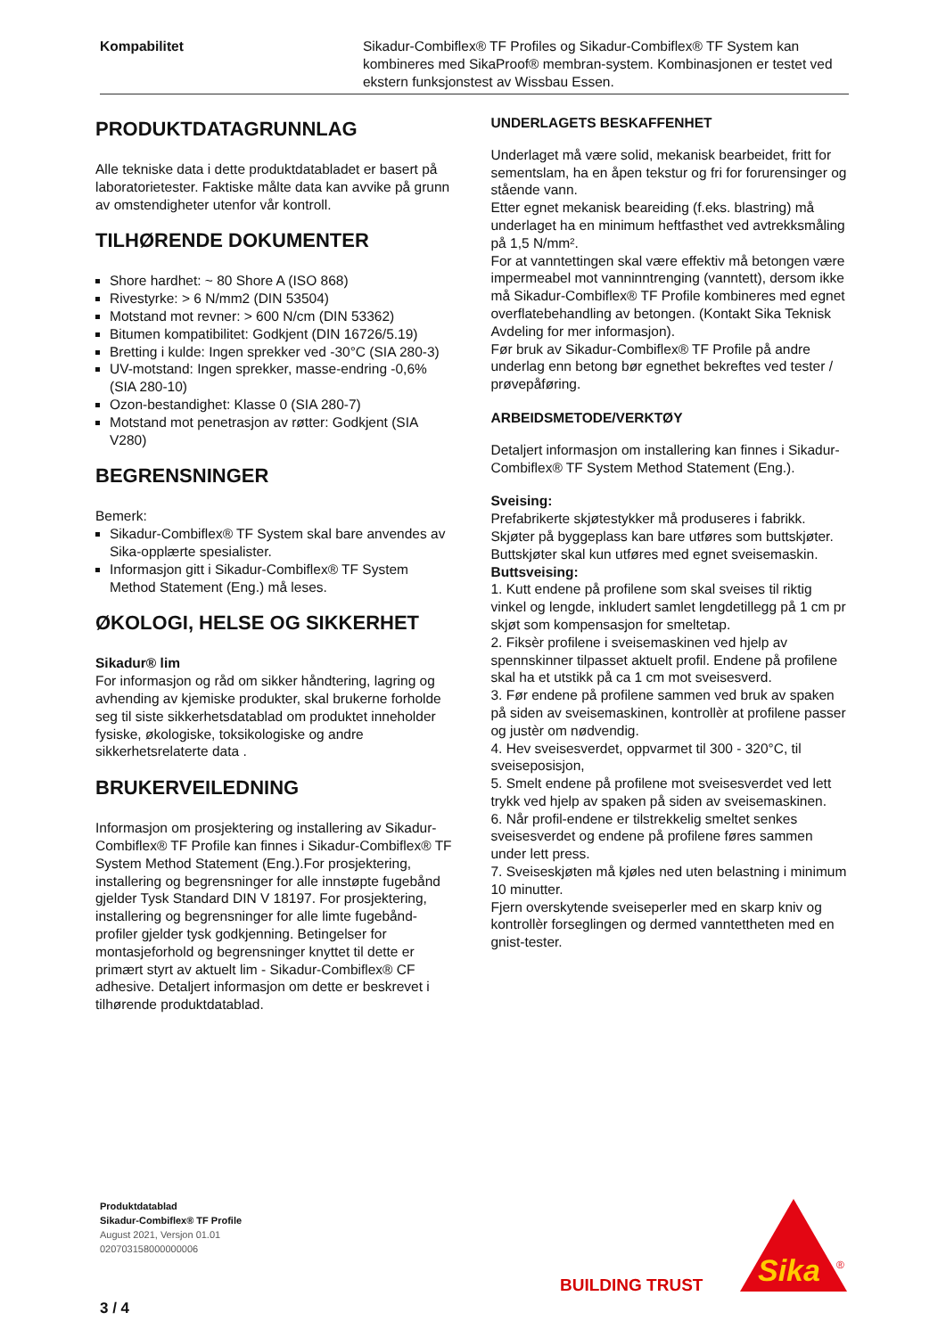Kompabilitet Sikadur-Combiflex® TF Profiles og Sikadur-Combiflex® TF System kan kombineres med SikaProof® membran-system. Kombinasjonen er testet ved ekstern funksjonstest av Wissbau Essen.
PRODUKTDATAGRUNNLAG
Alle tekniske data i dette produktdatabladet er basert på laboratorietester. Faktiske målte data kan avvike på grunn av omstendigheter utenfor vår kontroll.
TILHØRENDE DOKUMENTER
Shore hardhet: ~ 80 Shore A (ISO 868)
Rivestyrke: > 6 N/mm2 (DIN 53504)
Motstand mot revner: > 600 N/cm (DIN 53362)
Bitumen kompatibilitet: Godkjent (DIN 16726/5.19)
Bretting i kulde: Ingen sprekker ved -30°C (SIA 280-3)
UV-motstand: Ingen sprekker, masse-endring -0,6% (SIA 280-10)
Ozon-bestandighet: Klasse 0 (SIA 280-7)
Motstand mot penetrasjon av røtter: Godkjent (SIA V280)
BEGRENSNINGER
Bemerk:
Sikadur-Combiflex® TF System skal bare anvendes av Sika-opplærte spesialister.
Informasjon gitt i Sikadur-Combiflex® TF System Method Statement (Eng.) må leses.
ØKOLOGI, HELSE OG SIKKERHET
Sikadur® lim
For informasjon og råd om sikker håndtering, lagring og avhending av kjemiske produkter, skal brukerne forholde seg til siste sikkerhetsdatablad om produktet inneholder fysiske, økologiske, toksikologiske og andre sikkerhetsrelaterte data .
BRUKERVEILEDNING
Informasjon om prosjektering og installering av Sikadur-Combiflex® TF Profile kan finnes i Sikadur-Combiflex® TF System Method Statement (Eng.).For prosjektering, installering og begrensninger for alle innstøpte fugebånd gjelder Tysk Standard DIN V 18197. For prosjektering, installering og begrensninger for alle limte fugebånd-profiler gjelder tysk godkjenning. Betingelser for montasjeforhold og begrensninger knyttet til dette er primært styrt av aktuelt lim - Sikadur-Combiflex® CF adhesive. Detaljert informasjon om dette er beskrevet i tilhørende produktdatablad.
UNDERLAGETS BESKAFFENHET
Underlaget må være solid, mekanisk bearbeidet, fritt for sementslam, ha en åpen tekstur og fri for forurensinger og stående vann.
Etter egnet mekanisk beareiding (f.eks. blastring) må underlaget ha en minimum heftfasthet ved avtrekksmåling på 1,5 N/mm².
For at vanntettingen skal være effektiv må betongen være impermeabel mot vanninntrenging (vanntett), dersom ikke må Sikadur-Combiflex® TF Profile kombineres med egnet overflatebehandling av betongen. (Kontakt Sika Teknisk Avdeling for mer informasjon).
Før bruk av Sikadur-Combiflex® TF Profile på andre underlag enn betong bør egnethet bekreftes ved tester / prøvepåføring.
ARBEIDSMETODE/VERKTØY
Detaljert informasjon om installering kan finnes i Sikadur-Combiflex® TF System Method Statement (Eng.).
Sveising:
Prefabrikerte skjøtestykker må produseres i fabrikk. Skjøter på byggeplass kan bare utføres som buttskjøter.
Buttskjøter skal kun utføres med egnet sveisemaskin.
Buttsveising:
1. Kutt endene på profilene som skal sveises til riktig vinkel og lengde, inkludert samlet lengdetillegg på 1 cm pr skjøt som kompensasjon for smeltetap.
2. Fiksèr profilene i sveisemaskinen ved hjelp av spennskinner tilpasset aktuelt profil. Endene på profilene skal ha et utstikk på ca 1 cm mot sveisesverd.
3. Før endene på profilene sammen ved bruk av spaken på siden av sveisemaskinen, kontrollèr at profilene passer og justèr om nødvendig.
4. Hev sveisesverdet, oppvarmet til 300 - 320°C, til sveiseposisjon,
5. Smelt endene på profilene mot sveisesverdet ved lett trykk ved hjelp av spaken på siden av sveisemaskinen.
6. Når profil-endene er tilstrekkelig smeltet senkes sveisesverdet og endene på profilene føres sammen under lett press.
7. Sveiseskjøten må kjøles ned uten belastning i minimum 10 minutter.
Fjern overskytende sveiseperler med en skarp kniv og kontrollèr forseglingen og dermed vanntettheten med en gnist-tester.
Produktdatablad
Sikadur-Combiflex® TF Profile
August 2021, Versjon 01.01
020703158000000006
3 / 4
BUILDING TRUST
Sika
®